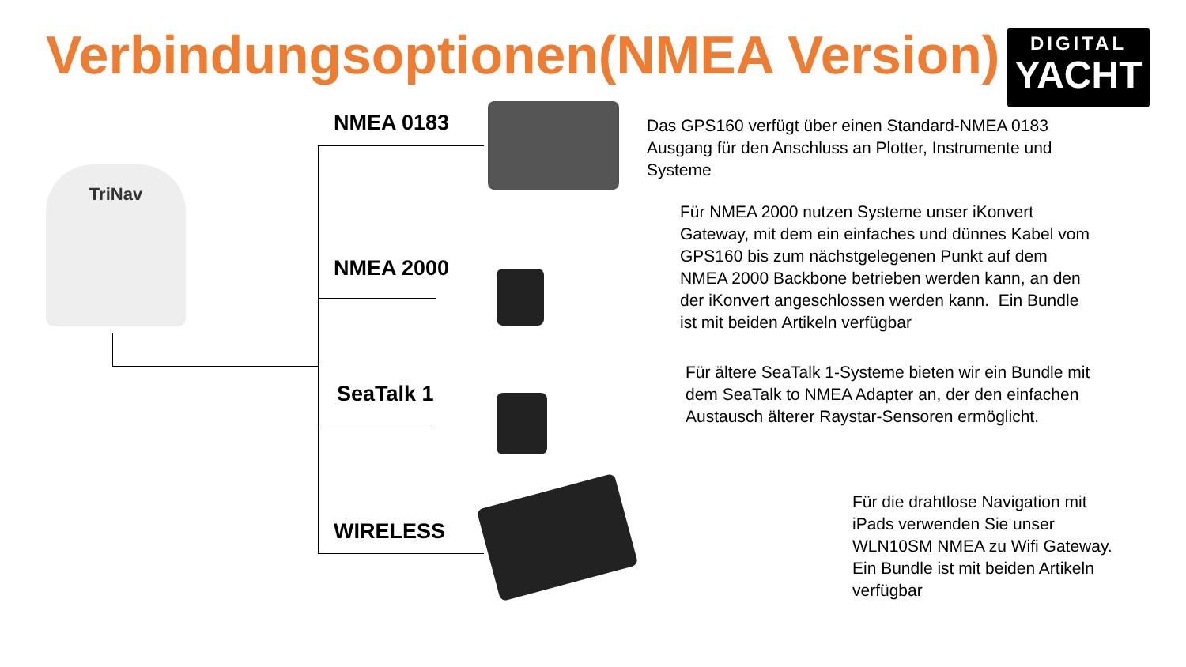Verbindungsoptionen(NMEA Version)
DIGITAL
YACHT
TriNav
NMEA 0183
NMEA 2000
SeaTalk 1
WIRELESS
Das GPS160 verfügt über einen Standard-NMEA 0183
Ausgang für den Anschluss an Plotter, Instrumente und
Systeme
Für NMEA 2000 nutzen Systeme unser iKonvert
Gateway, mit dem ein einfaches und dünnes Kabel vom
GPS160 bis zum nächstgelegenen Punkt auf dem
NMEA 2000 Backbone betrieben werden kann, an den
der iKonvert angeschlossen werden kann. Ein Bundle
ist mit beiden Artikeln verfügbar
Für ältere SeaTalk 1-Systeme bieten wir ein Bundle mit
dem SeaTalk to NMEA Adapter an, der den einfachen
Austausch älterer Raystar-Sensoren ermöglicht.
Für die drahtlose Navigation mit
iPads verwenden Sie unser
WLN10SM NMEA zu Wifi Gateway.
Ein Bundle ist mit beiden Artikeln
verfügbar